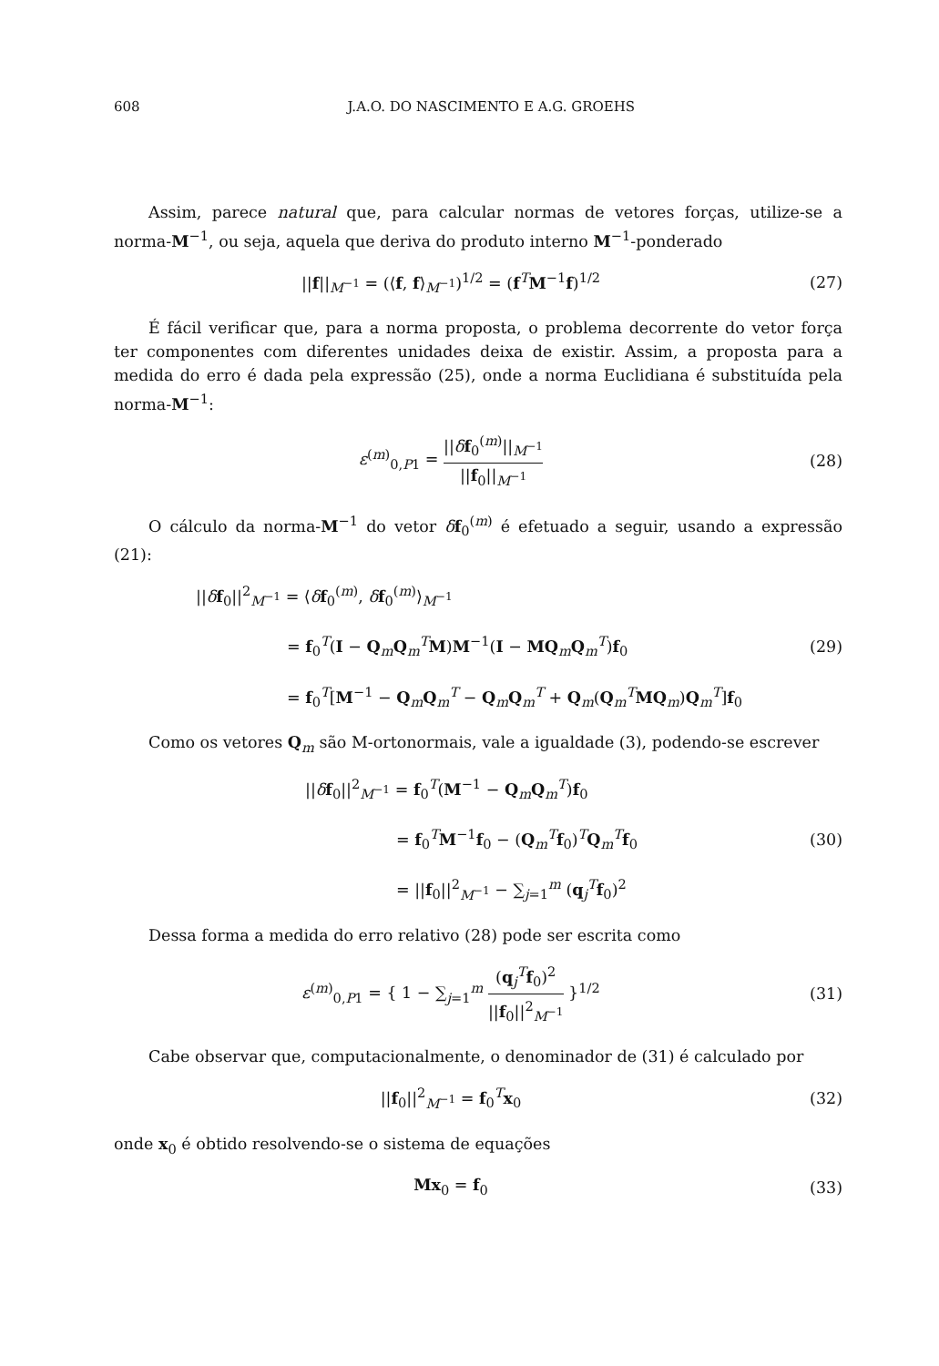608 J.A.O. DO NASCIMENTO E A.G. GROEHS
Assim, parece natural que, para calcular normas de vetores forças, utilize-se a norma-M<sup>−1</sup>, ou seja, aquela que deriva do produto interno M<sup>−1</sup>-ponderado
||f||<sub>M<sup>−1</sup></sub> = (⟨f, f⟩<sub>M<sup>−1</sup></sub>)<sup>1/2</sup> = (f<sup>T</sup>M<sup>−1</sup>f)<sup>1/2</sup> (27)
É fácil verificar que, para a norma proposta, o problema decorrente do vetor força ter componentes com diferentes unidades deixa de existir. Assim, a proposta para a medida do erro é dada pela expressão (25), onde a norma Euclidiana é substituída pela norma-M<sup>−1</sup>:
ε<sup>(m)</sup><sub>0,P1</sub> = ||δf<sub>0</sub><sup>(m)</sup>||<sub>M<sup>−1</sup></sub> ||f<sub>0</sub>||<sub>M<sup>−1</sup></sub> (28)
O cálculo da norma-M<sup>−1</sup> do vetor δf<sub>0</sub><sup>(m)</sup> é efetuado a seguir, usando a expressão (21):
||δf<sub>0</sub>||<sup>2</sup><sub>M<sup>−1</sup></sub> = ⟨δf<sub>0</sub><sup>(m)</sup>, δf<sub>0</sub><sup>(m)</sup>⟩<sub>M<sup>−1</sup></sub>
= f<sub>0</sub><sup>T</sup>(I − Q<sub>m</sub>Q<sub>m</sub><sup>T</sup>M)M<sup>−1</sup>(I − MQ<sub>m</sub>Q<sub>m</sub><sup>T</sup>)f<sub>0</sub> (29)
= f<sub>0</sub><sup>T</sup>[M<sup>−1</sup> − Q<sub>m</sub>Q<sub>m</sub><sup>T</sup> − Q<sub>m</sub>Q<sub>m</sub><sup>T</sup> + Q<sub>m</sub>(Q<sub>m</sub><sup>T</sup>MQ<sub>m</sub>)Q<sub>m</sub><sup>T</sup>]f<sub>0</sub>
Como os vetores Q<sub>m</sub> são M-ortonormais, vale a igualdade (3), podendo-se escrever
||δf<sub>0</sub>||<sup>2</sup><sub>M<sup>−1</sup></sub> = f<sub>0</sub><sup>T</sup>(M<sup>−1</sup> − Q<sub>m</sub>Q<sub>m</sub><sup>T</sup>)f<sub>0</sub>
= f<sub>0</sub><sup>T</sup>M<sup>−1</sup>f<sub>0</sub> − (Q<sub>m</sub><sup>T</sup>f<sub>0</sub>)<sup>T</sup>Q<sub>m</sub><sup>T</sup>f<sub>0</sub> (30)
= ||f<sub>0</sub>||<sup>2</sup><sub>M<sup>−1</sup></sub> − ∑<sub>j=1</sub><sup>m</sup> (q<sub>j</sub><sup>T</sup>f<sub>0</sub>)<sup>2</sup>
Dessa forma a medida do erro relativo (28) pode ser escrita como
ε<sup>(m)</sup><sub>0,P1</sub> = { 1 − ∑<sub>j=1</sub><sup>m</sup> (q<sub>j</sub><sup>T</sup>f<sub>0</sub>)<sup>2</sup> ||f<sub>0</sub>||<sup>2</sup><sub>M<sup>−1</sup></sub> }<sup>1/2</sup> (31)
Cabe observar que, computacionalmente, o denominador de (31) é calculado por
||f<sub>0</sub>||<sup>2</sup><sub>M<sup>−1</sup></sub> = f<sub>0</sub><sup>T</sup>x<sub>0</sub> (32)
onde x<sub>0</sub> é obtido resolvendo-se o sistema de equações
Mx<sub>0</sub> = f<sub>0</sub> (33)